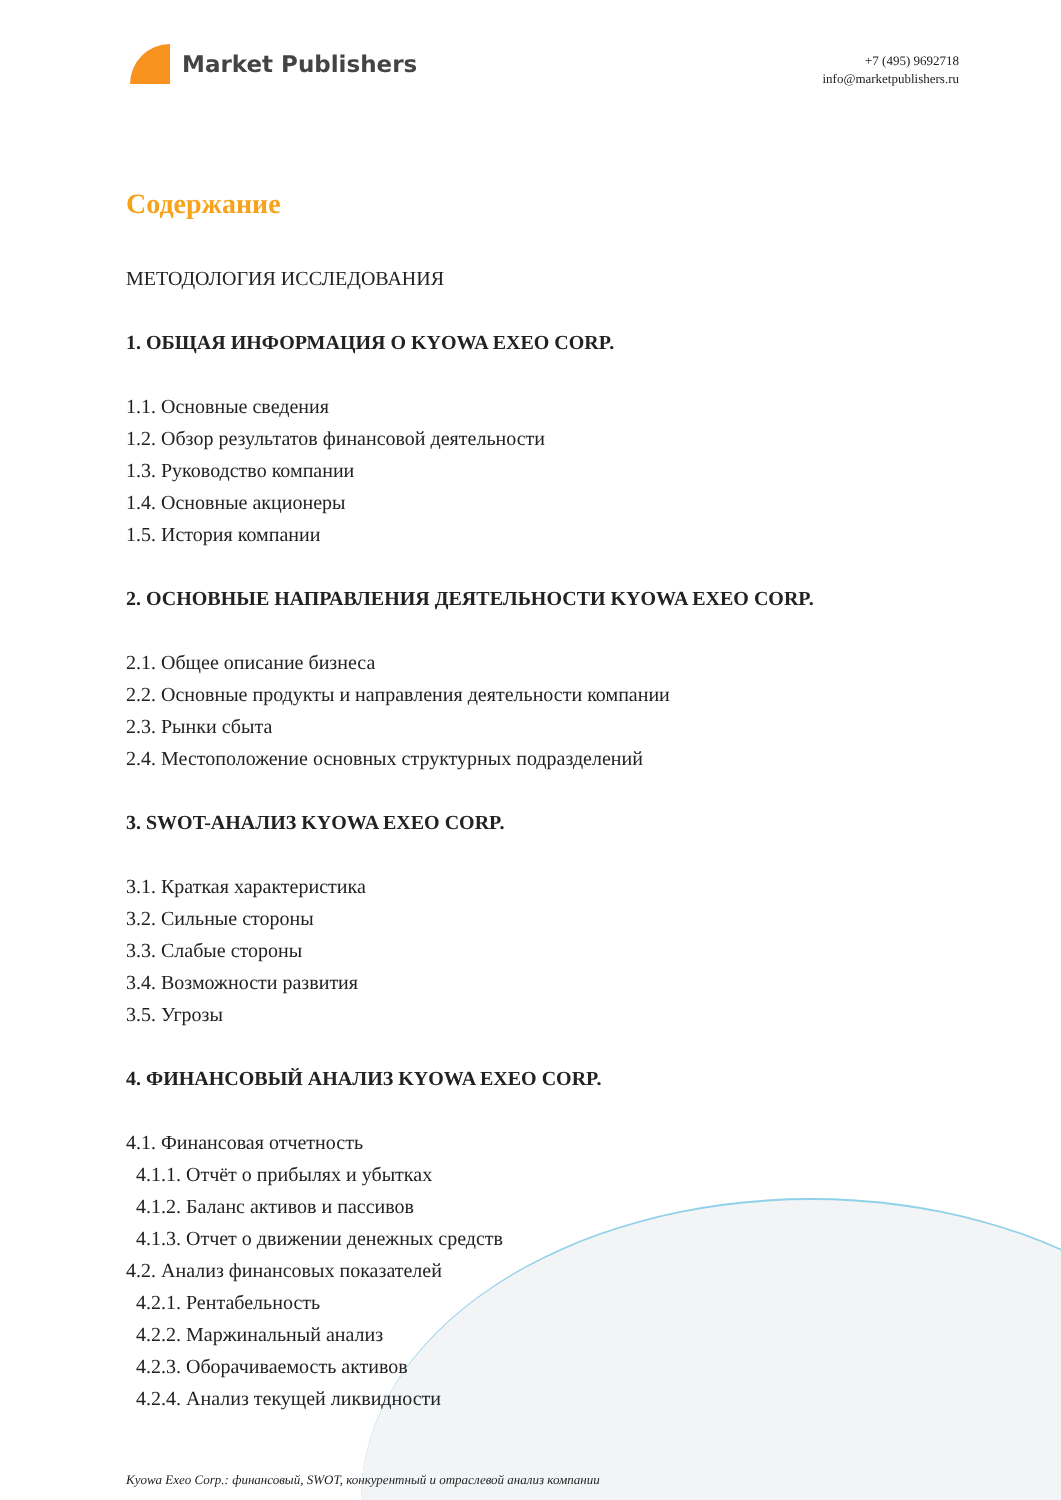Market Publishers
+7 (495) 9692718
info@marketpublishers.ru
Содержание
МЕТОДОЛОГИЯ ИССЛЕДОВАНИЯ
1. ОБЩАЯ ИНФОРМАЦИЯ О KYOWA EXEO CORP.
1.1. Основные сведения
1.2. Обзор результатов финансовой деятельности
1.3. Руководство компании
1.4. Основные акционеры
1.5. История компании
2. ОСНОВНЫЕ НАПРАВЛЕНИЯ ДЕЯТЕЛЬНОСТИ KYOWA EXEO CORP.
2.1. Общее описание бизнеса
2.2. Основные продукты и направления деятельности компании
2.3. Рынки сбыта
2.4. Местоположение основных структурных подразделений
3. SWOT-АНАЛИЗ KYOWA EXEO CORP.
3.1. Краткая характеристика
3.2. Сильные стороны
3.3. Слабые стороны
3.4. Возможности развития
3.5. Угрозы
4. ФИНАНСОВЫЙ АНАЛИЗ KYOWA EXEO CORP.
4.1. Финансовая отчетность
4.1.1. Отчёт о прибылях и убытках
4.1.2. Баланс активов и пассивов
4.1.3. Отчет о движении денежных средств
4.2. Анализ финансовых показателей
4.2.1. Рентабельность
4.2.2. Маржинальный анализ
4.2.3. Оборачиваемость активов
4.2.4. Анализ текущей ликвидности
Kyowa Exeo Corp.: финансовый, SWOT, конкурентный и отраслевой анализ компании